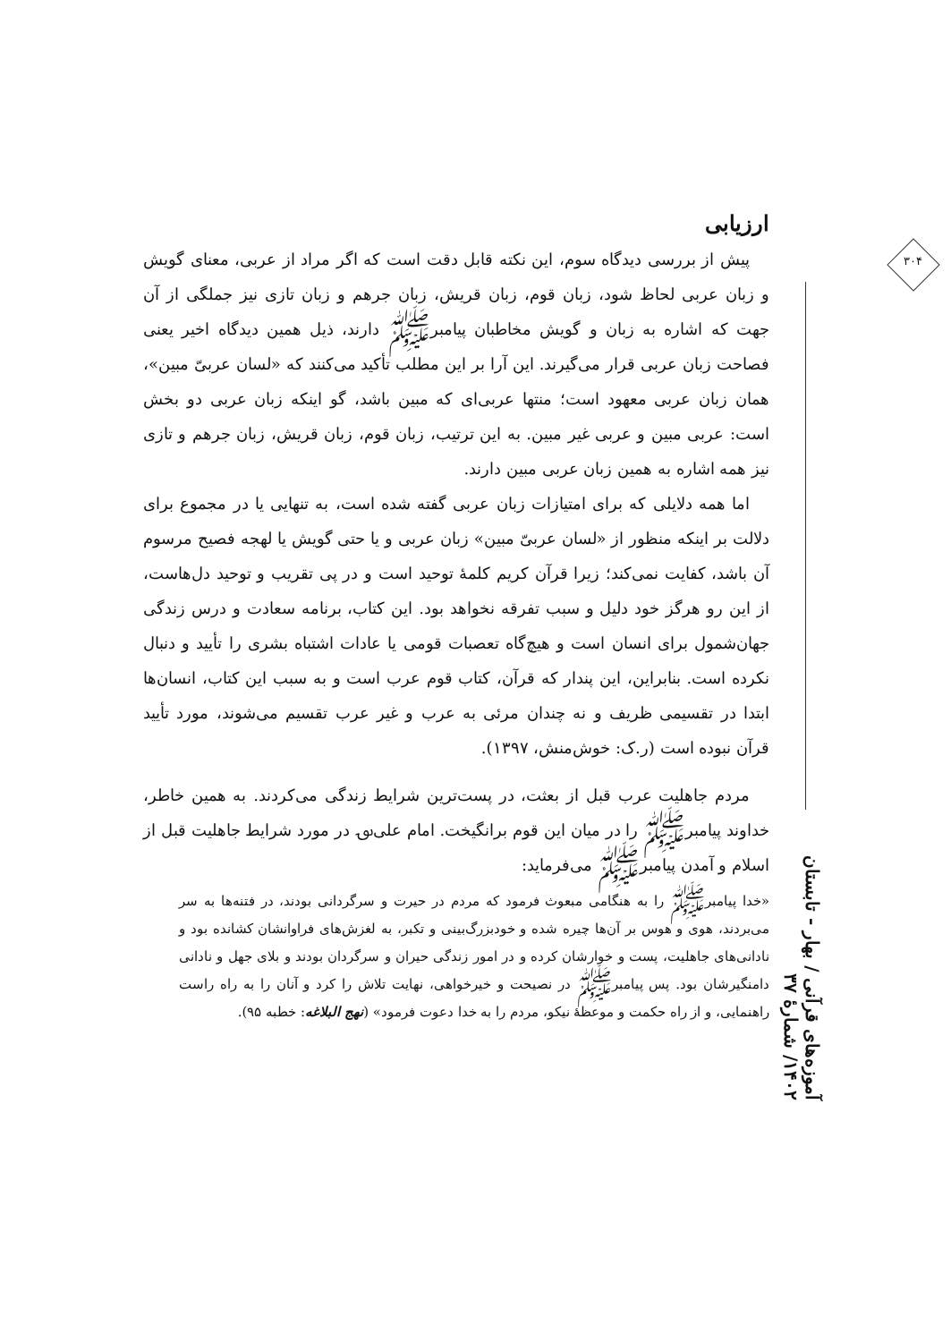۳۰۴
آموزه‌های قرآنی / بهار - تابستان ۱۴۰۲/ شمارۀ ۳۷
ارزیابی
پیش از بررسی دیدگاه سوم، این نکته قابل دقت است که اگر مراد از عربی، معنای گویش و زبان عربی لحاظ شود، زبان قوم، زبان قریش، زبان جرهم و زبان تازی نیز جملگی از آن جهت که اشاره به زبان و گویش مخاطبان پیامبرﷺ دارند، ذیل همین دیدگاه اخیر یعنی فصاحت زبان عربی قرار می‌گیرند. این آرا بر این مطلب تأکید می‌کنند که «لسان عربیّ مبین»، همان زبان عربی معهود است؛ منتها عربی‌ای که مبین باشد، گو اینکه زبان عربی دو بخش است: عربی مبین و عربی غیر مبین. به این ترتیب، زبان قوم، زبان قریش، زبان جرهم و تازی نیز همه اشاره به همین زبان عربی مبین دارند.
اما همه دلایلی که برای امتیازات زبان عربی گفته شده است، به تنهایی یا در مجموع برای دلالت بر اینکه منظور از «لسان عربیّ مبین» زبان عربی و یا حتی گویش یا لهجه فصیح مرسوم آن باشد، کفایت نمی‌کند؛ زیرا قرآن کریم کلمۀ توحید است و در پی تقریب و توحید دل‌هاست، از این رو هرگز خود دلیل و سبب تفرقه نخواهد بود. این کتاب، برنامه سعادت و درس زندگی جهان‌شمول برای انسان است و هیچ‌گاه تعصبات قومی یا عادات اشتباه بشری را تأیید و دنبال نکرده است. بنابراین، این پندار که قرآن، کتاب قوم عرب است و به سبب این کتاب، انسان‌ها ابتدا در تقسیمی ظریف و نه چندان مرئی به عرب و غیر عرب تقسیم می‌شوند، مورد تأیید قرآن نبوده است (ر.ک: خوش‌منش، ۱۳۹۷).
مردم جاهلیت عرب قبل از بعثت، در پست‌ترین شرایط زندگی می‌کردند. به همین خاطر، خداوند پیامبرﷺ را در میان این قوم برانگیخت. امام علی؈ در مورد شرایط جاهلیت قبل از اسلام و آمدن پیامبرﷺ می‌فرماید:
«خدا پیامبرﷺ را به هنگامی مبعوث فرمود که مردم در حیرت و سرگردانی بودند، در فتنه‌ها به سر می‌بردند، هوی و هوس بر آن‌ها چیره شده و خودبزرگ‌بینی و تکبر، به لغزش‌های فراوانشان کشانده بود و نادانی‌های جاهلیت، پست و خوارشان کرده و در امور زندگی حیران و سرگردان بودند و بلای جهل و نادانی دامنگیرشان بود. پس پیامبرﷺ در نصیحت و خیرخواهی، نهایت تلاش را کرد و آنان را به راه راست راهنمایی، و از راه حکمت و موعظۀ نیکو، مردم را به خدا دعوت فرمود» (نهج البلاغه: خطبه ۹۵).